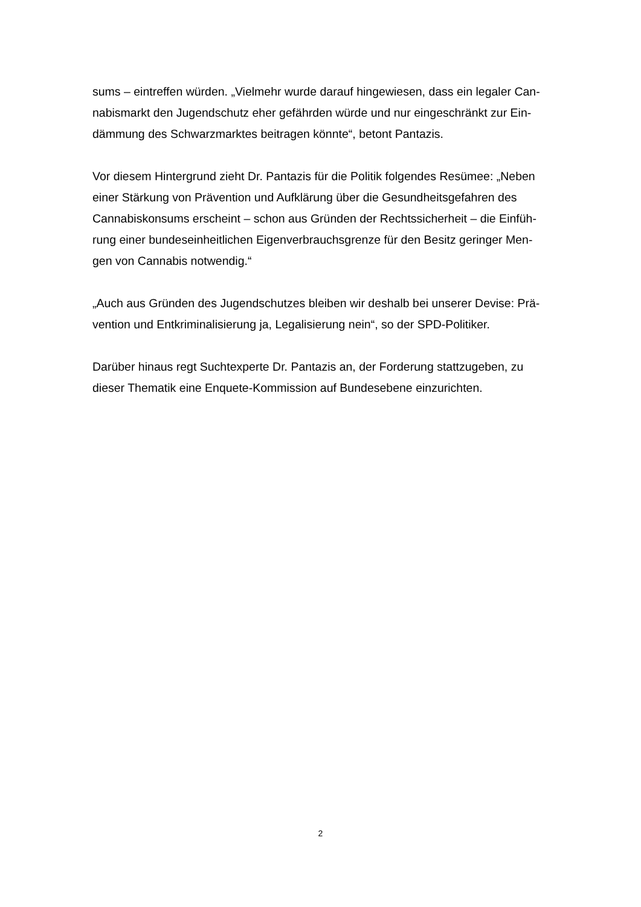sums – eintreffen würden. „Vielmehr wurde darauf hingewiesen, dass ein legaler Can-
nabismarkt den Jugendschutz eher gefährden würde und nur eingeschränkt zur Ein-
dämmung des Schwarzmarktes beitragen könnte“, betont Pantazis.
Vor diesem Hintergrund zieht Dr. Pantazis für die Politik folgendes Resümee: „Neben
einer Stärkung von Prävention und Aufklärung über die Gesundheitsgefahren des
Cannabiskonsums erscheint – schon aus Gründen der Rechtssicherheit – die Einfüh-
rung einer bundeseinheitlichen Eigenverbrauchsgrenze für den Besitz geringer Men-
gen von Cannabis notwendig.“
„Auch aus Gründen des Jugendschutzes bleiben wir deshalb bei unserer Devise: Prä-
vention und Entkriminalisierung ja, Legalisierung nein“, so der SPD-Politiker.
Darüber hinaus regt Suchtexperte Dr. Pantazis an, der Forderung stattzugeben, zu
dieser Thematik eine Enquete-Kommission auf Bundesebene einzurichten.
2